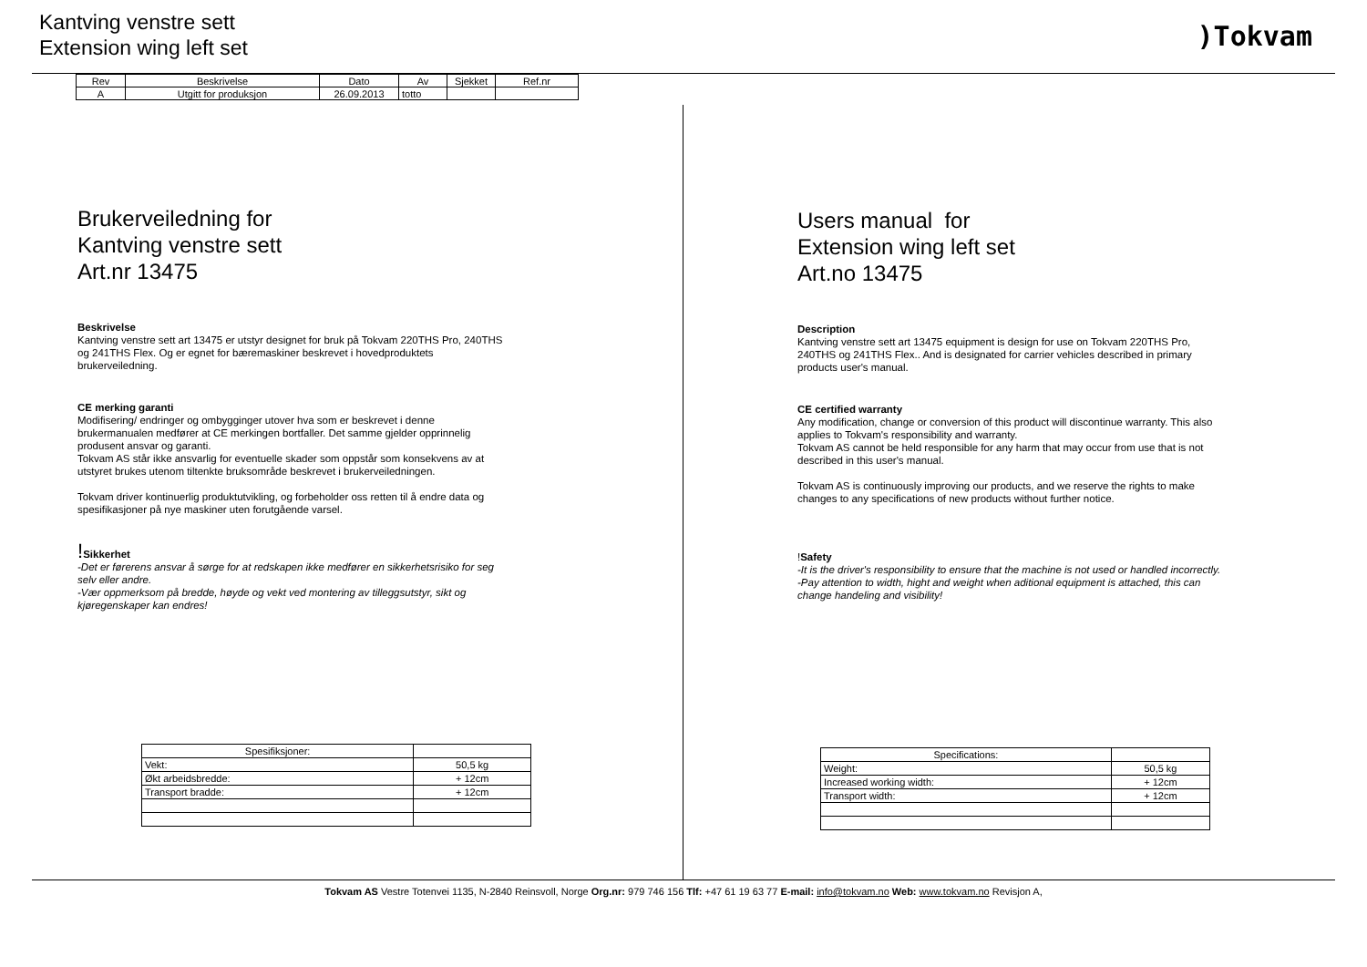Kantving venstre sett
Extension wing left set
)Tokvam
| Rev | Beskrivelse | Dato | Av | Sjekket | Ref.nr |
| --- | --- | --- | --- | --- | --- |
| A | Utgitt for produksjon | 26.09.2013 | totto | | |
Brukerveiledning for
Kantving venstre sett
Art.nr 13475
Beskrivelse
Kantving venstre sett art 13475 er utstyr designet for bruk på Tokvam 220THS Pro, 240THS og 241THS Flex. Og er egnet for bæremaskiner beskrevet i hovedproduktets brukerveiledning.
CE merking garanti
Modifisering/ endringer og ombygginger utover hva som er beskrevet i denne brukermanualen medfører at CE merkingen bortfaller. Det samme gjelder opprinnelig produsent ansvar og garanti.
Tokvam AS står ikke ansvarlig for eventuelle skader som oppstår som konsekvens av at utstyret brukes utenom tiltenkte bruksområde beskrevet i brukerveiledningen.
Tokvam driver kontinuerlig produktutvikling, og forbeholder oss retten til å endre data og spesifikasjoner på nye maskiner uten forutgående varsel.
!Sikkerhet
-Det er førerens ansvar å sørge for at redskapen ikke medfører en sikkerhetsrisiko for seg selv eller andre.
-Vær oppmerksom på bredde, høyde og vekt ved montering av tilleggsutstyr, sikt og kjøregenskaper kan endres!
| Spesifiksjoner: | |
| Vekt: | 50,5 kg |
| Økt arbeidsbredde: | + 12cm |
| Transport bradde: | + 12cm |
Users manual for
Extension wing left set
Art.no 13475
Description
Kantving venstre sett art 13475 equipment is design for use on Tokvam 220THS Pro, 240THS og 241THS Flex.. And is designated for carrier vehicles described in primary products user's manual.
CE certified warranty
Any modification, change or conversion of this product will discontinue warranty. This also applies to Tokvam's responsibility and warranty.
Tokvam AS cannot be held responsible for any harm that may occur from use that is not described in this user's manual.
Tokvam AS is continuously improving our products, and we reserve the rights to make changes to any specifications of new products without further notice.
!Safety
-It is the driver's responsibility to ensure that the machine is not used or handled incorrectly.
-Pay attention to width, hight and weight when aditional equipment is attached, this can change handeling and visibility!
| Specifications: | |
| Weight: | 50,5 kg |
| Increased working width: | + 12cm |
| Transport width: | + 12cm |
Tokvam AS Vestre Totenvei 1135, N-2840 Reinsvoll, Norge Org.nr: 979 746 156 Tlf: +47 61 19 63 77 E-mail: info@tokvam.no Web: www.tokvam.no Revisjon A,